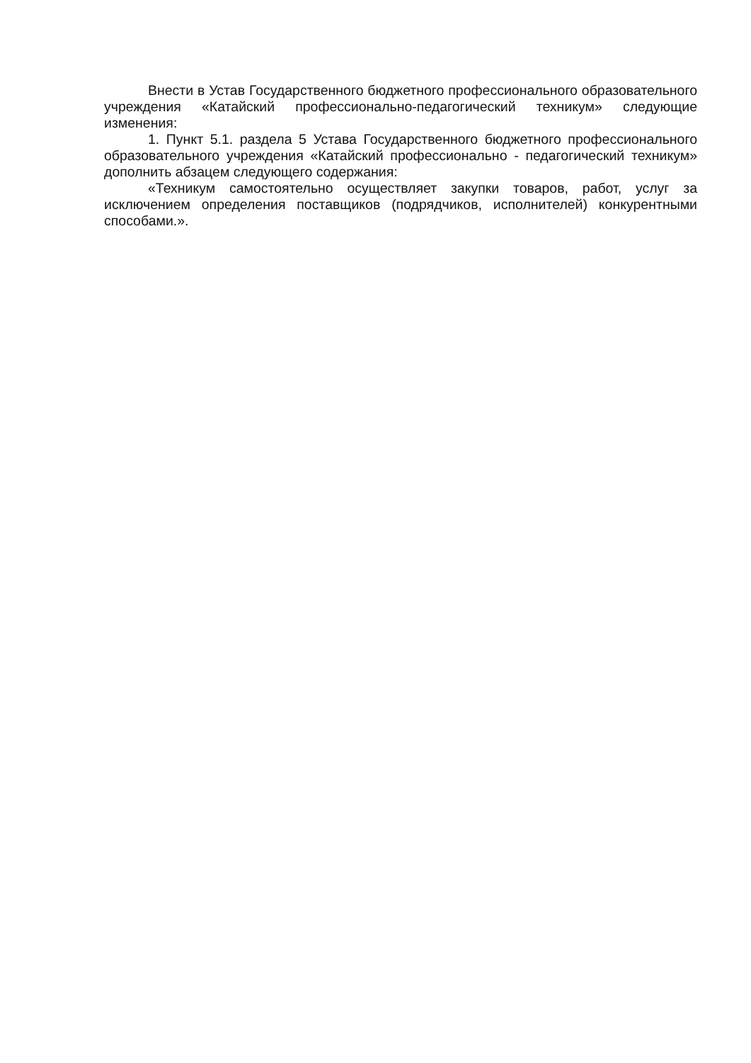Внести в Устав Государственного бюджетного профессионального образовательного учреждения «Катайский профессионально-педагогический техникум» следующие изменения:
1. Пункт 5.1. раздела 5 Устава Государственного бюджетного профессионального образовательного учреждения «Катайский профессионально - педагогический техникум» дополнить абзацем следующего содержания:
«Техникум самостоятельно осуществляет закупки товаров, работ, услуг за исключением определения поставщиков (подрядчиков, исполнителей) конкурентными способами.».